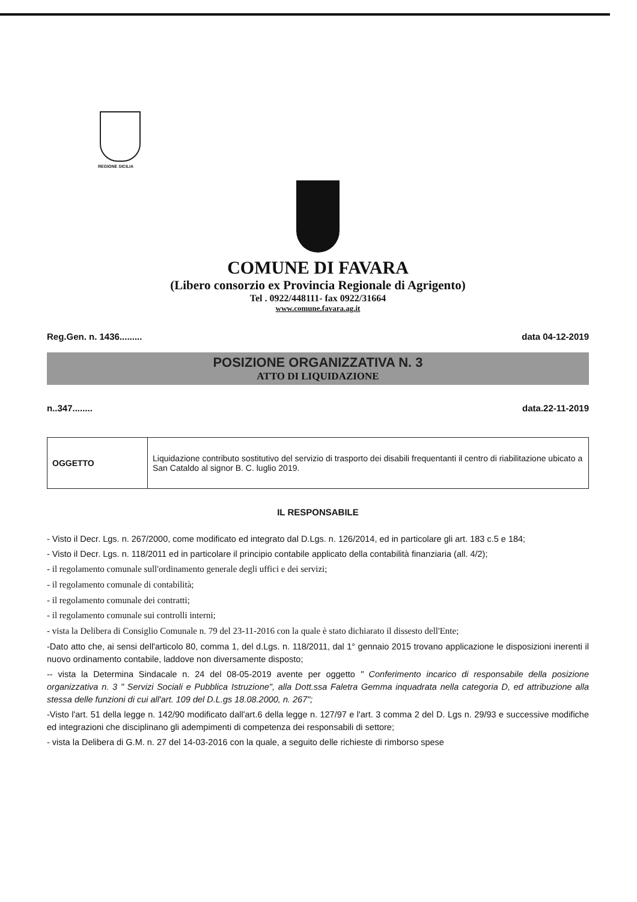REGIONE SICILIA
COMUNE DI FAVARA
(Libero consorzio ex Provincia Regionale di Agrigento)
Tel . 0922/448111- fax 0922/31664
www.comune.favara.ag.it
Reg.Gen. n. 1436......... data 04-12-2019
POSIZIONE ORGANIZZATIVA N. 3
ATTO DI LIQUIDAZIONE
n..347........ data.22-11-2019
| OGGETTO | Liquidazione contributo sostitutivo del servizio di trasporto dei disabili frequentanti il centro di riabilitazione ubicato a San Cataldo al signor B. C. luglio 2019. |
IL RESPONSABILE
- Visto il Decr. Lgs. n. 267/2000, come modificato ed integrato dal D.Lgs. n. 126/2014, ed in particolare gli art. 183 c.5 e 184;
- Visto il Decr. Lgs. n. 118/2011 ed in particolare il principio contabile applicato della contabilità finanziaria (all. 4/2);
- il regolamento comunale sull'ordinamento generale degli uffici e dei servizi;
- il regolamento comunale di contabilità;
- il regolamento comunale dei contratti;
- il regolamento comunale sui controlli interni;
- vista la Delibera di Consiglio Comunale n. 79 del 23-11-2016 con la quale è stato dichiarato il dissesto dell'Ente;
-Dato atto che, ai sensi dell'articolo 80, comma 1, del d.Lgs. n. 118/2011, dal 1° gennaio 2015 trovano applicazione le disposizioni inerenti il nuovo ordinamento contabile, laddove non diversamente disposto;
-- vista la Determina Sindacale n. 24 del 08-05-2019 avente per oggetto " Conferimento incarico di responsabile della posizione organizzativa n. 3 " Servizi Sociali e Pubblica Istruzione", alla Dott.ssa Faletra Gemma inquadrata nella categoria D, ed attribuzione alla stessa delle funzioni di cui all'art. 109 del D.L.gs 18.08.2000, n. 267";
-Visto l'art. 51 della legge n. 142/90 modificato dall'art.6 della legge n. 127/97 e l'art. 3 comma 2 del D. Lgs n. 29/93 e successive modifiche ed integrazioni che disciplinano gli adempimenti di competenza dei responsabili di settore;
- vista la Delibera di G.M. n. 27 del 14-03-2016 con la quale, a seguito delle richieste di rimborso spese